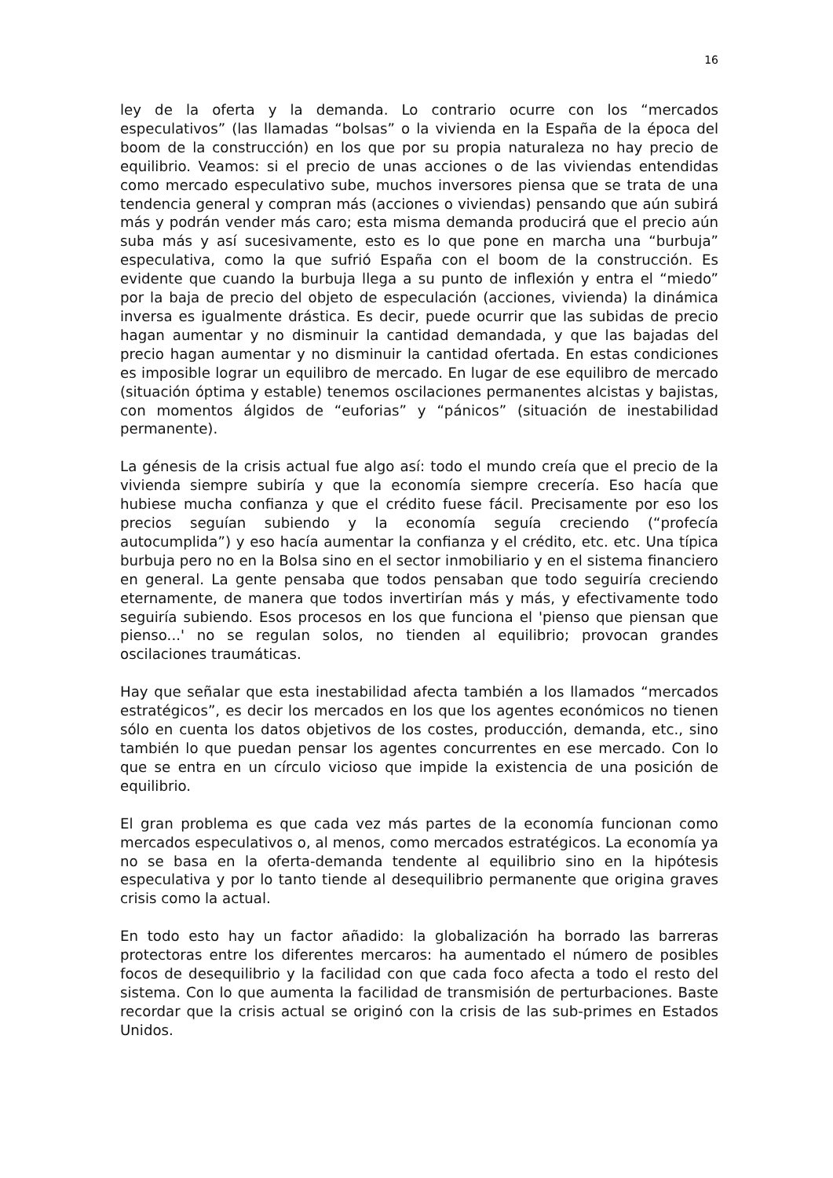16
ley de la oferta y la demanda. Lo contrario ocurre con los “mercados especulativos” (las llamadas “bolsas” o la vivienda en la España de la época del boom de la construcción) en los que por su propia naturaleza no hay precio de equilibrio. Veamos: si el precio de unas acciones o de las viviendas entendidas como mercado especulativo sube, muchos inversores piensa que se trata de una tendencia general y compran más (acciones o viviendas) pensando que aún subirá más y podrán vender más caro; esta misma demanda producirá que el precio aún suba más y así sucesivamente, esto es lo que pone en marcha una “burbuja” especulativa, como la que sufrió España con el boom de la construcción. Es evidente que cuando la burbuja llega a su punto de inflexión y entra el “miedo” por la baja de precio del objeto de especulación (acciones, vivienda) la dinámica inversa es igualmente drástica. Es decir, puede ocurrir que las subidas de precio hagan aumentar y no disminuir la cantidad demandada, y que las bajadas del precio hagan aumentar y no disminuir la cantidad ofertada. En estas condiciones es imposible lograr un equilibro de mercado. En lugar de ese equilibro de mercado (situación óptima y estable) tenemos oscilaciones permanentes alcistas y bajistas, con momentos álgidos de “euforias” y “pánicos” (situación de inestabilidad permanente).
La génesis de la crisis actual fue algo así: todo el mundo creía que el precio de la vivienda siempre subiría y que la economía siempre crecería. Eso hacía que hubiese mucha confianza y que el crédito fuese fácil. Precisamente por eso los precios seguían subiendo y la economía seguía creciendo (“profecía autocumplida”) y eso hacía aumentar la confianza y el crédito, etc. etc. Una típica burbuja pero no en la Bolsa sino en el sector inmobiliario y en el sistema financiero en general. La gente pensaba que todos pensaban que todo seguiría creciendo eternamente, de manera que todos invertirían más y más, y efectivamente todo seguiría subiendo. Esos procesos en los que funciona el 'pienso que piensan que pienso...' no se regulan solos, no tienden al equilibrio; provocan grandes oscilaciones traumáticas.
Hay que señalar que esta inestabilidad afecta también a los llamados “mercados estratégicos”, es decir los mercados en los que los agentes económicos no tienen sólo en cuenta los datos objetivos de los costes, producción, demanda, etc., sino también lo que puedan pensar los agentes concurrentes en ese mercado. Con lo que se entra en un círculo vicioso que impide la existencia de una posición de equilibrio.
El gran problema es que cada vez más partes de la economía funcionan como mercados especulativos o, al menos, como mercados estratégicos. La economía ya no se basa en la oferta-demanda tendente al equilibrio sino en la hipótesis especulativa y por lo tanto tiende al desequilibrio permanente que origina graves crisis como la actual.
En todo esto hay un factor añadido: la globalización ha borrado las barreras protectoras entre los diferentes mercaros: ha aumentado el número de posibles focos de desequilibrio y la facilidad con que cada foco afecta a todo el resto del sistema. Con lo que aumenta la facilidad de transmisión de perturbaciones. Baste recordar que la crisis actual se originó con la crisis de las sub-primes en Estados Unidos.